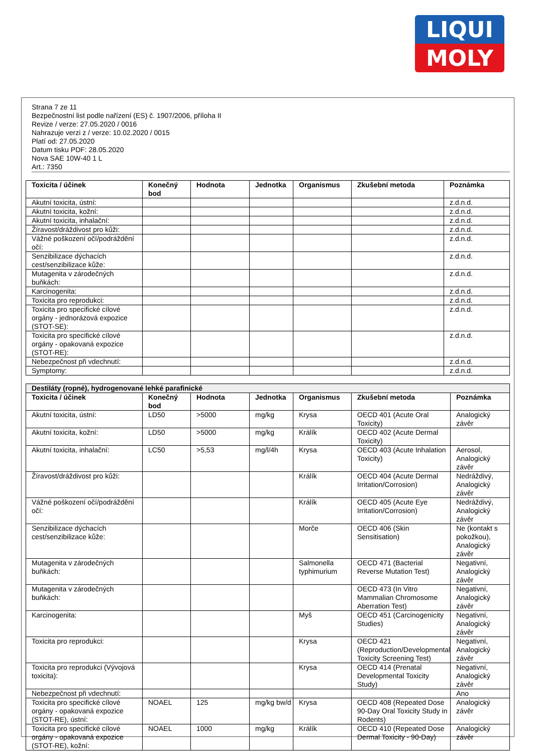LIQUI
MOLY
Strana 7 ze 11
Bezpečnostní list podle nařízení (ES) č. 1907/2006, příloha II
Revize / verze: 27.05.2020 / 0016
Nahrazuje verzi z / verze: 10.02.2020 / 0015
Platí od: 27.05.2020
Datum tisku PDF: 28.05.2020
Nova SAE 10W-40 1 L
Art.: 7350
| Toxicita / účinek | Konečný bod | Hodnota | Jednotka | Organismus | Zkušební metoda | Poznámka |
| --- | --- | --- | --- | --- | --- | --- |
| Akutní toxicita, ústní: | | | | | | z.d.n.d. |
| Akutní toxicita, kožní: | | | | | | z.d.n.d. |
| Akutní toxicita, inhalační: | | | | | | z.d.n.d. |
| Žíravost/dráždivost pro kůži: | | | | | | z.d.n.d. |
| Vážné poškození očí/podráždění očí: | | | | | | z.d.n.d. |
| Senzibilizace dýchacích cest/senzibilizace kůže: | | | | | | z.d.n.d. |
| Mutagenita v zárodečných buňkách: | | | | | | z.d.n.d. |
| Karcinogenita: | | | | | | z.d.n.d. |
| Toxicita pro reprodukci: | | | | | | z.d.n.d. |
| Toxicita pro specifické cílové orgány - jednorázová expozice (STOT-SE): | | | | | | z.d.n.d. |
| Toxicita pro specifické cílové orgány - opakovaná expozice (STOT-RE): | | | | | | z.d.n.d. |
| Nebezpečnost při vdechnutí: | | | | | | z.d.n.d. |
| Symptomy: | | | | | | z.d.n.d. |
| Destiláty (ropné), hydrogenované lehké parafinické | | | | | | |
| --- | --- | --- | --- | --- | --- | --- |
| Toxicita / účinek | Konečný bod | Hodnota | Jednotka | Organismus | Zkušební metoda | Poznámka |
| Akutní toxicita, ústní: | LD50 | >5000 | mg/kg | Krysa | OECD 401 (Acute Oral Toxicity) | Analogický závěr |
| Akutní toxicita, kožní: | LD50 | >5000 | mg/kg | Králík | OECD 402 (Acute Dermal Toxicity) | |
| Akutní toxicita, inhalační: | LC50 | >5,53 | mg/l/4h | Krysa | OECD 403 (Acute Inhalation Toxicity) | Aerosol, Analogický závěr |
| Žíravost/dráždivost pro kůži: | | | | Králík | OECD 404 (Acute Dermal Irritation/Corrosion) | Nedráždivý, Analogický závěr |
| Vážné poškození očí/podráždění očí: | | | | Králík | OECD 405 (Acute Eye Irritation/Corrosion) | Nedráždivý, Analogický závěr |
| Senzibilizace dýchacích cest/senzibilizace kůže: | | | | Morče | OECD 406 (Skin Sensitisation) | Ne (kontakt s pokožkou), Analogický závěr |
| Mutagenita v zárodečných buňkách: | | | | Salmonella typhimurium | OECD 471 (Bacterial Reverse Mutation Test) | Negativní, Analogický závěr |
| Mutagenita v zárodečných buňkách: | | | | | OECD 473 (In Vitro Mammalian Chromosome Aberration Test) | Negativní, Analogický závěr |
| Karcinogenita: | | | | Myš | OECD 451 (Carcinogenicity Studies) | Negativní, Analogický závěr |
| Toxicita pro reprodukci: | | | | Krysa | OECD 421 (Reproduction/Developmental Toxicity Screening Test) | Negativní, Analogický závěr |
| Toxicita pro reprodukci (Vývojová toxicita): | | | | Krysa | OECD 414 (Prenatal Developmental Toxicity Study) | Negativní, Analogický závěr |
| Nebezpečnost při vdechnutí: | | | | | | Ano |
| Toxicita pro specifické cílové orgány - opakovaná expozice (STOT-RE), ústní: | NOAEL | 125 | mg/kg bw/d | Krysa | OECD 408 (Repeated Dose 90-Day Oral Toxicity Study in Rodents) | Analogický závěr |
| Toxicita pro specifické cílové orgány - opakovaná expozice (STOT-RE), kožní: | NOAEL | 1000 | mg/kg | Králík | OECD 410 (Repeated Dose Dermal Toxicity - 90-Day) | Analogický závěr |